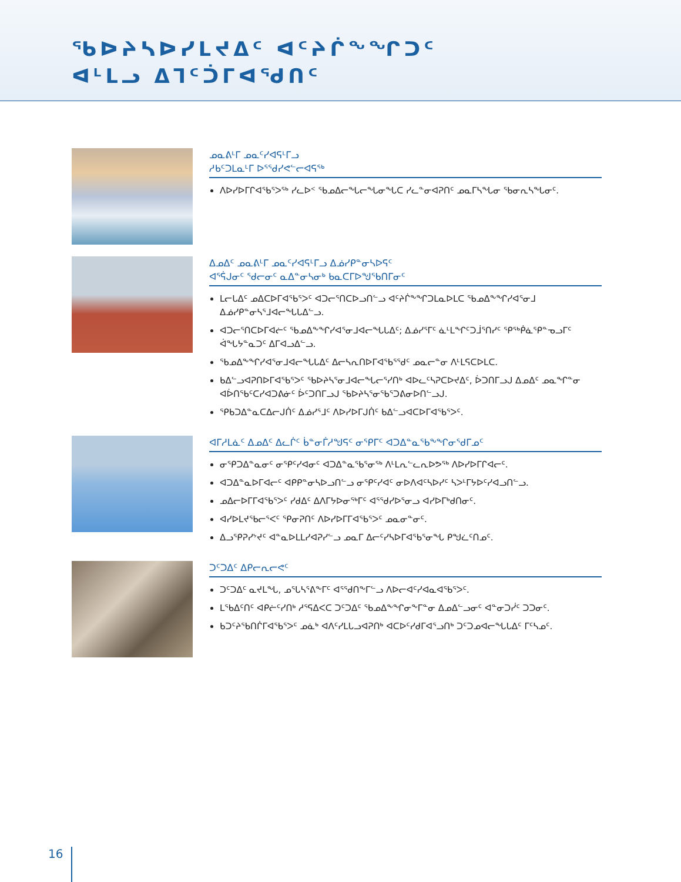ᖃᐅᔨᓴᐅᓯᒪᔪᐃᑦ ᐊᑦᔨᒌᖕᖏᑐᑦ
ᐊᒻᒪᓗ ᐃᒣᑦᑑᒥᐊᖁᑎᑦ
ᓄᓇᕕᒻᒥ ᓄᓇᑦᓯᐊᕋᒻᒥᓗ
ᓱᑲᑦᑐᒪᓇᒻᒥ ᐅᕐᖁᓯᕙᓪᓕᐊᕋᖅ
ᐱᐅᓯᐅᒥᒋᐊᖃᕐᐳᖅ ᓯᓚᐅᑉ ᖃᓄᐃᓕᖓᓕᖓᓂᖓᑕ ᓯᓚᓐᓂᐊᕈᑎᑦ ᓄᓇᒥᓴᖓᓂ ᖃᓂᕆᓴᖓᓂᑦ.
ᐃᓄᐃᑦ ᓄᓇᕕᒻᒥ ᓄᓇᑦᓯᐊᕋᒻᒥᓗ ᐃᓅᓯᑭᓐᓂᓴᐅᕋᑦ
ᐊᕐᕌᒍᓂᑦ ᖁᓕᓂᑦ ᓇᐃᓐᓂᓴᓂᒃ ᑲᓇᑕᒥᐅᖑᖃᑎᒥᓂᑦ
ᒪᓕᒐᐃᑦ ᓄᐃᑕᐅᒥᐊᖃᕐᐳᑦ ᐊᑐᓕᕐᑎᑕᐅᓗᑎᓪᓗ ᐊᑦᔨᒌᖕᖏᑐᒪᓇᐅᒪᑕ ᖃᓄᐃᖕᖏᓯᐊᕐᓂᒧ ᐃᓅᓯᑭᓐᓂᓴᕐᒧᐊᓕᖓᒐᐃᓪᓗ.
ᐊᑐᓕᕐᑎᑕᐅᒥᐊᓖᑦ ᖃᓄᐃᖕᖏᓯᐊᕐᓂᒧᐊᓕᖓᒐᐃᑦ; ᐃᓅᓯᕐᒥᑦ ᓈᒻᒪᖏᑦᑐᒨᕐᑎᓯᑦ ᕿᖅᑮᓈᕿᓐᓀᓗᒥᑦ ᐋᖓᔭᓐᓇᑐᑦ ᐃᒥᐊᓗᐃᓪᓗ.
ᖃᓄᐃᖕᖏᓯᐊᕐᓂᒧᐊᓕᖓᒐᐃᑦ ᐃᓕᓴᕆᑎᐅᒥᐊᖃᕐᖁᑦ ᓄᓇᓕᓐᓂ ᐱᒻᒪᕋᑕᐅᒪᑕ.
ᑲᐃᓪᓗᐊᕈᑎᐅᒥᐊᖃᕐᐳᑦ ᖃᐅᔨᓴᕐᓂᒧᐊᓕᖓᓕᕐᓯᑎᒃ ᐊᐅᓚᑦᓴᕈᑕᐅᔪᐃᑦ, ᐆᑐᑎᒥᓗᒍ ᐃᓄᐃᑦ ᓄᓇᖏᓐᓂ ᐊᐆᑎᖃᑦᑕᓯᐊᑐᕕᓃᑦ ᐆᑦᑐᑎᒥᓗᒍ ᖃᐅᔨᓴᕐᓂᖃᕐᑐᕕᓂᐅᑎᓪᓗᒍ.
ᕿᑲᑐᐃᓐᓇᑕᐃᓕᒍᑏᑦ ᐃᓅᓯᕐᒧᑦ ᐱᐅᓯᐅᒥᒍᑏᑦ ᑲᐃᓪᓗᐊᑕᐅᒥᐊᖃᕐᐳᑦ.
ᐊᒥᓱᒪᓈᑦ ᐃᓄᐃᑦ ᐃᓚᒌᑦ ᑳᓐᓂᒦᓱᖑᕋᑦ ᓂᕿᒥᑦ ᐊᑐᐃᓐᓇᖃᖕᖏᓂᖁᒥᓄᑦ
ᓂᕿᑐᐃᓐᓇᓂᑦ ᓂᕿᑦᓯᐊᓂᑦ ᐊᑐᐃᓐᓇᖃᕐᓂᖅ ᐱᒻᒪᕆᓪᓚᕆᐅᕗᖅ ᐱᐅᓯᐅᒥᒋᐊᓕᑦ.
ᐊᑐᐃᓐᓇᐅᒥᐊᓕᑦ ᐊᑭᑭᓐᓂᓴᐅᓗᑎᓪᓗ ᓂᕿᑦᓯᐊᑦ ᓂᐅᐱᐊᑦᓴᐅᓯᑦ ᓴᐳᒻᒥᔭᐅᑦᓯᐊᓗᑎᓪᓗ.
ᓄᐃᓕᐅᒥᒥᐊᖃᕐᐳᑦ ᓯᑯᐃᑦ ᐃᐱᒥᔭᐅᓂᖅᒥᑦ ᐊᕐᖁᓯᐅᕐᓂᓗ ᐊᓯᐅᒥᒃᑯᑎᓂᑦ.
ᐊᓯᐅᒪᔪᖃᓕᕐᐸᑦ ᕿᓂᕈᑎᑦ ᐱᐅᓯᐅᒥᒥᐊᖃᕐᐳᑦ ᓄᓇᓂᓐᓂᑦ.
ᐃᓗᕿᕈᓯᔾᔪᑦ ᐊᓐᓇᐅᒪᒪᓯᐊᕈᓯᓪᓗ ᓄᓇᒥ ᐃᓕᑦᓯᓴᐅᒥᐊᖃᕐᓂᖓ ᑭᖑᓛᑦᑎᓄᑦ.
ᑐᑦᑐᐃᑦ ᐃᑭᓕᕆᓕᕙᑦ
ᑐᑦᑐᐃᑦ ᓇᔪᒪᖓ, ᓄᕐᒐᓴᕐᕕᖕᒥᑦ ᐊᕐᖁᑎᖕᒥᓪᓗ ᐱᐅᓕᐊᑦᓯᐊᓇᐊᖃᕐᐳᑦ.
ᒪᖃᐃᑦᑎᑦ ᐊᑭᓖᑦᓯᑎᒃ ᓱᕐᕋᐃᐸᑕ ᑐᑦᑐᐃᑦ ᖃᓄᐃᖕᖏᓂᖕᒥᓐᓂ ᐃᓄᐃᓪᓗᓂᑦ ᐊᓐᓂᑐᓰᑦ ᑐᑐᓂᑦ.
ᑲᑐᑦᔨᖃᑎᒌᒥᐊᖃᕐᐳᑦ ᓄᓈᒃ ᐊᐱᑦᓯᒪᒐᓗᐊᕈᑎᒃ ᐊᑕᐅᑦᓯᑯᒥᐊᕐᓗᑎᒃ ᑐᑦᑐᓄᐊᓕᖓᒐᐃᑦ ᒥᑦᓴᓄᑦ.
16